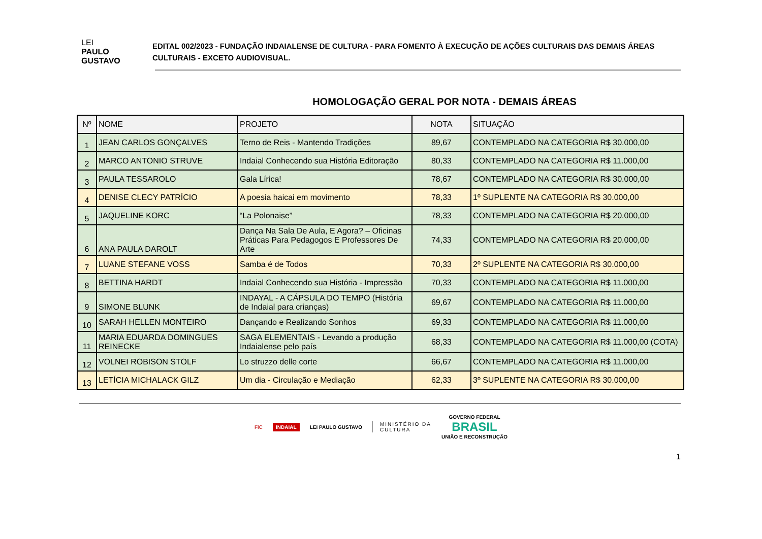LEI
PAULO
GUSTAVO
EDITAL 002/2023 - FUNDAÇÃO INDAIALENSE DE CULTURA - PARA FOMENTO À EXECUÇÃO DE AÇÕES CULTURAIS DAS DEMAIS ÁREAS CULTURAIS - EXCETO AUDIOVISUAL.
HOMOLOGAÇÃO GERAL POR NOTA - DEMAIS ÁREAS
| Nº | NOME | PROJETO | NOTA | SITUAÇÃO |
| --- | --- | --- | --- | --- |
| 1 | JEAN CARLOS GONÇALVES | Terno de Reis - Mantendo Tradições | 89,67 | CONTEMPLADO NA CATEGORIA R$ 30.000,00 |
| 2 | MARCO ANTONIO STRUVE | Indaial Conhecendo sua História Editoração | 80,33 | CONTEMPLADO NA CATEGORIA R$ 11.000,00 |
| 3 | PAULA TESSAROLO | Gala Lírica! | 78,67 | CONTEMPLADO NA CATEGORIA R$ 30.000,00 |
| 4 | DENISE CLECY PATRÍCIO | A poesia haicai em movimento | 78,33 | 1º SUPLENTE NA CATEGORIA R$ 30.000,00 |
| 5 | JAQUELINE KORC | “La Polonaise” | 78,33 | CONTEMPLADO NA CATEGORIA R$ 20.000,00 |
| 6 | ANA PAULA DAROLT | Dança Na Sala De Aula, E Agora? – Oficinas Práticas Para Pedagogos E Professores De Arte | 74,33 | CONTEMPLADO NA CATEGORIA R$ 20.000,00 |
| 7 | LUANE STEFANE VOSS | Samba é de Todos | 70,33 | 2º SUPLENTE NA CATEGORIA R$ 30.000,00 |
| 8 | BETTINA HARDT | Indaial Conhecendo sua História - Impressão | 70,33 | CONTEMPLADO NA CATEGORIA R$ 11.000,00 |
| 9 | SIMONE BLUNK | INDAYAL - A CÁPSULA DO TEMPO (História de Indaial para crianças) | 69,67 | CONTEMPLADO NA CATEGORIA R$ 11.000,00 |
| 10 | SARAH HELLEN MONTEIRO | Dançando e Realizando Sonhos | 69,33 | CONTEMPLADO NA CATEGORIA R$ 11.000,00 |
| 11 | MARIA EDUARDA DOMINGUES REINECKE | SAGA ELEMENTAIS - Levando a produção Indaialense pelo país | 68,33 | CONTEMPLADO NA CATEGORIA R$ 11.000,00 (COTA) |
| 12 | VOLNEI ROBISON STOLF | Lo struzzo delle corte | 66,67 | CONTEMPLADO NA CATEGORIA R$ 11.000,00 |
| 13 | LETÍCIA MICHALACK GILZ | Um dia - Circulação e Mediação | 62,33 | 3º SUPLENTE NA CATEGORIA R$ 30.000,00 |
FIC INDAIAL LEI PAULO GUSTAVO MINISTÉRIO DA
CULTURA GOVERNO FEDERAL
BRASIL
UNIÃO E RECONSTRUÇÃO
1